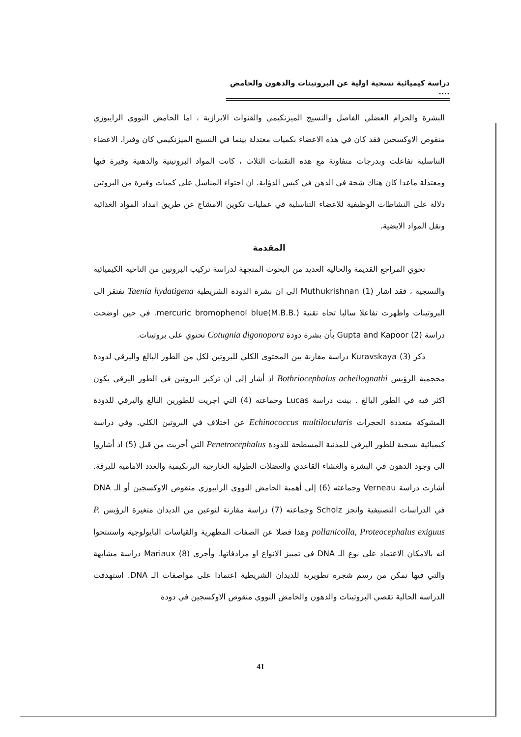دراسة كيميائية نسجية اولية عن البروتينات والدهون والحامض ....
البشرة والحزام العضلي الفاصل والنسيج الميزنكيمي والقنوات الابرازية ، اما الحامض النووي الرايبوزي منقوص الاوكسجين فقد كان في هذه الاعضاء بكميات معتدلة بينما في النسيج الميزنكيمي كان وفيرا. الاعضاء التناسلية تفاعلت وبدرجات متفاوتة مع هذه التقنيات الثلاث ، كانت المواد البروتينية والدهنية وفيرة فيها ومعتدلة ماعدا كان هناك شحة في الدهن في كيس الذؤابة. ان احتواء المناسل على كميات وفيرة من البروتين دلالة على النشاطات الوظيفية للاعضاء التناسلية في عمليات تكوين الامشاج عن طريق امداد المواد الغذائية ونقل المواد الايضية.
المقدمة
تحوي المراجع القديمة والحالية العديد من البحوث المتجهة لدراسة تركيب البروتين من الناحية الكيميائية والنسجية ، فقد اشار Muthukrishnan (1) الى ان بشرة الدودة الشريطية Taenia hydatigena تفتقر الى البروتينات واظهرت تفاعلا سالبا تجاه تقنية mercuric bromophenol blue(M.B.B.). في حين اوضحت دراسة Gupta and Kapoor (2) بأن بشرة دودة Cotugnia digonopora تحتوي على بروتينات.
ذكر Kuravskaya (3) دراسة مقارنة بين المحتوى الكلي للبروتين لكل من الطور البالغ واليرقي لدودة محجمية الرؤيس Bothriocephalus acheilognathi اذ أشار إلى ان تركيز البروتين في الطور اليرقي يكون اكثر فيه في الطور البالغ . بينت دراسة Lucas وجماعته (4) التي اجريت للطورين البالغ واليرقي للدودة المشوكة متعددة الحجرات Echinococcus multilocularis عن اختلاف في البروتين الكلي. وفي دراسة كيميائية نسجية للطور اليرقي للمذنبة المسطحة للدودة Penetrocephalus التي أجريت من قبل (5) اذ أشاروا الى وجود الدهون في البشرة والغشاء القاعدي والعضلات الطولية الخارجية البرنكيمية والغدد الامامية لليرقة. أشارت دراسة Verneau وجماعته (6) إلى أهمية الحامض النووي الرايبوزي منقوص الاوكسجين أو الـ DNA في الدراسات التصنيفية وانجز Scholz وجماعته (7) دراسة مقارنة لنوعين من الديدان متغيرة الرؤيس P. pollanicolla, Proteocephalus exiguus وهذا فضلا عن الصفات المظهرية والقياسات البايولوجية واستنتجوا انه بالامكان الاعتماد على نوع الـ DNA في تمييز الانواع او مرادفاتها. وأجرى Mariaux (8) دراسة مشابهة والتي فيها تمكن من رسم شجرة تطويرية للديدان الشريطية اعتمادا على مواصفات الـ DNA. استهدفت الدراسة الحالية تقصي البروتينات والدهون والحامض النووي منقوص الاوكسجين في دودة
41